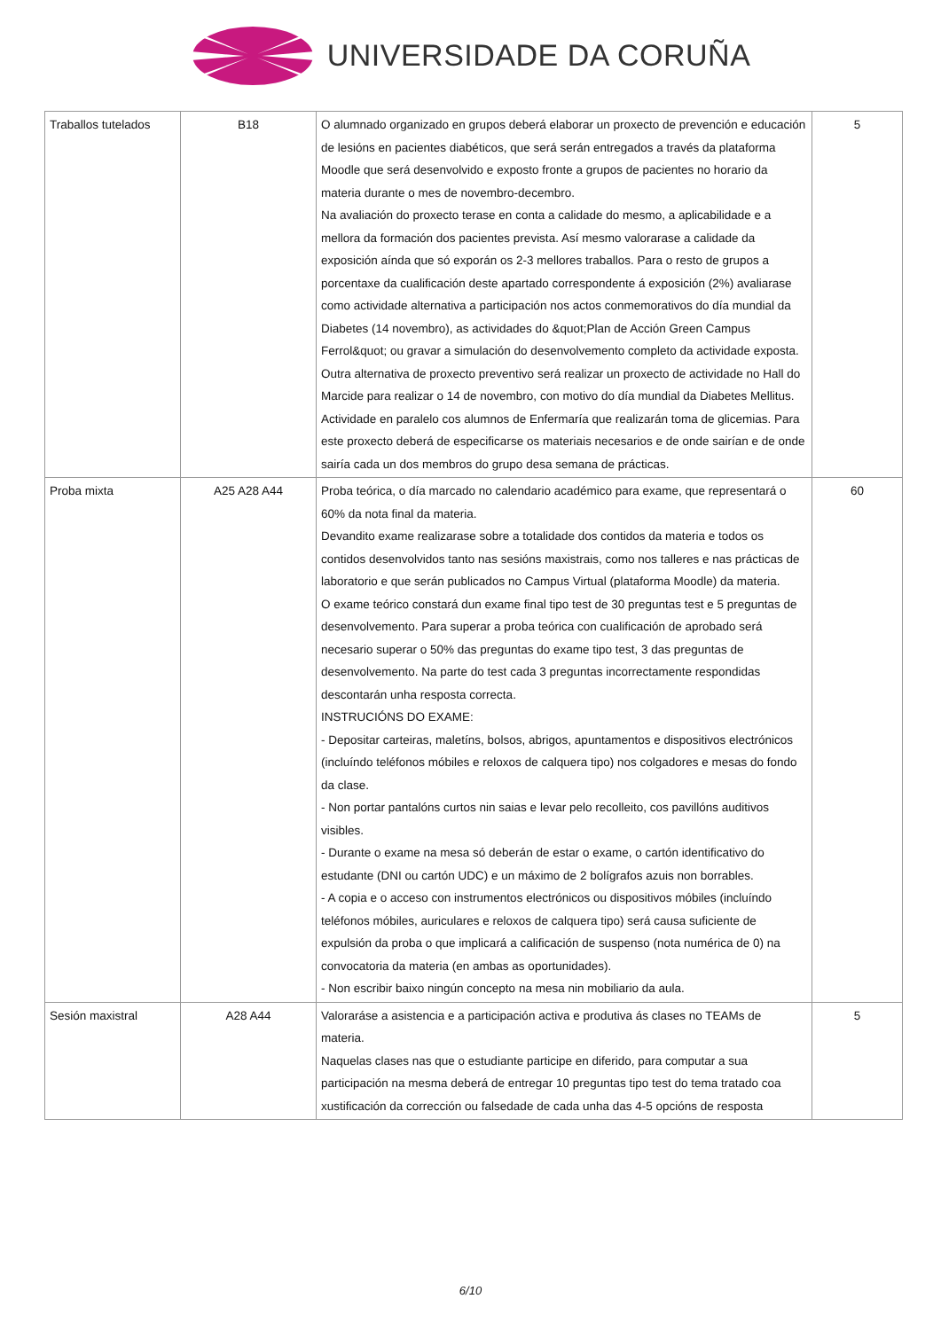UNIVERSIDADE DA CORUÑA
| Traballos tutelados | B18 | O alumnado organizado en grupos deberá elaborar un proxecto de prevención e educación de lesións en pacientes diabéticos, que será serán entregados a través da plataforma Moodle que será desenvolvido e exposto fronte a grupos de pacientes no horario da materia durante o mes de novembro-decembro. Na avaliación do proxecto terase en conta a calidade do mesmo, a aplicabilidade e a mellora da formación dos pacientes prevista. Así mesmo valorarase a calidade da exposición aínda que só exporán os 2-3 mellores traballos. Para o resto de grupos a porcentaxe da cualificación deste apartado correspondente á exposición (2%) avaliarase como actividade alternativa a participación nos actos conmemorativos do día mundial da Diabetes (14 novembro), as actividades do &quot;Plan de Acción Green Campus Ferrol&quot; ou gravar a simulación do desenvolvemento completo da actividade exposta. Outra alternativa de proxecto preventivo será realizar un proxecto de actividade no Hall do Marcide para realizar o 14 de novembro, con motivo do día mundial da Diabetes Mellitus. Actividade en paralelo cos alumnos de Enfermaría que realizarán toma de glicemias. Para este proxecto deberá de especificarse os materiais necesarios e de onde sairían e de onde sairía cada un dos membros do grupo desa semana de prácticas. | 5 |
| Proba mixta | A25 A28 A44 | Proba teórica, o día marcado no calendario académico para exame, que representará o 60% da nota final da materia. Devandito exame realizarase sobre a totalidade dos contidos da materia e todos os contidos desenvolvidos tanto nas sesións maxistrais, como nos talleres e nas prácticas de laboratorio e que serán publicados no Campus Virtual (plataforma Moodle) da materia. O exame teórico constará dun exame final tipo test de 30 preguntas test e 5 preguntas de desenvolvemento. Para superar a proba teórica con cualificación de aprobado será necesario superar o 50% das preguntas do exame tipo test, 3 das preguntas de desenvolvemento. Na parte do test cada 3 preguntas incorrectamente respondidas descontarán unha resposta correcta. INSTRUCIÓNS DO EXAME: - Depositar carteiras, maletíns, bolsos, abrigos, apuntamentos e dispositivos electrónicos (incluíndo teléfonos móbiles e reloxos de calquera tipo) nos colgadores e mesas do fondo da clase. - Non portar pantalóns curtos nin saias e levar pelo recolleito, cos pavillóns auditivos visibles. - Durante o exame na mesa só deberán de estar o exame, o cartón identificativo do estudante (DNI ou cartón UDC) e un máximo de 2 bolígrafos azuis non borrables. - A copia e o acceso con instrumentos electrónicos ou dispositivos móbiles (incluíndo teléfonos móbiles, auriculares e reloxos de calquera tipo) será causa suficiente de expulsión da proba o que implicará a calificación de suspenso (nota numérica de 0) na convocatoria da materia (en ambas as oportunidades). - Non escribir baixo ningún concepto na mesa nin mobiliario da aula. | 60 |
| Sesión maxistral | A28 A44 | Valoraráse a asistencia e a participación activa e produtiva ás clases no TEAMs de materia. Naquelas clases nas que o estudiante participe en diferido, para computar a sua participación na mesma deberá de entregar 10 preguntas tipo test do tema tratado coa xustificación da correcci­ón ou falsedade de cada unha das 4-5 opcións de resposta | 5 |
6/10